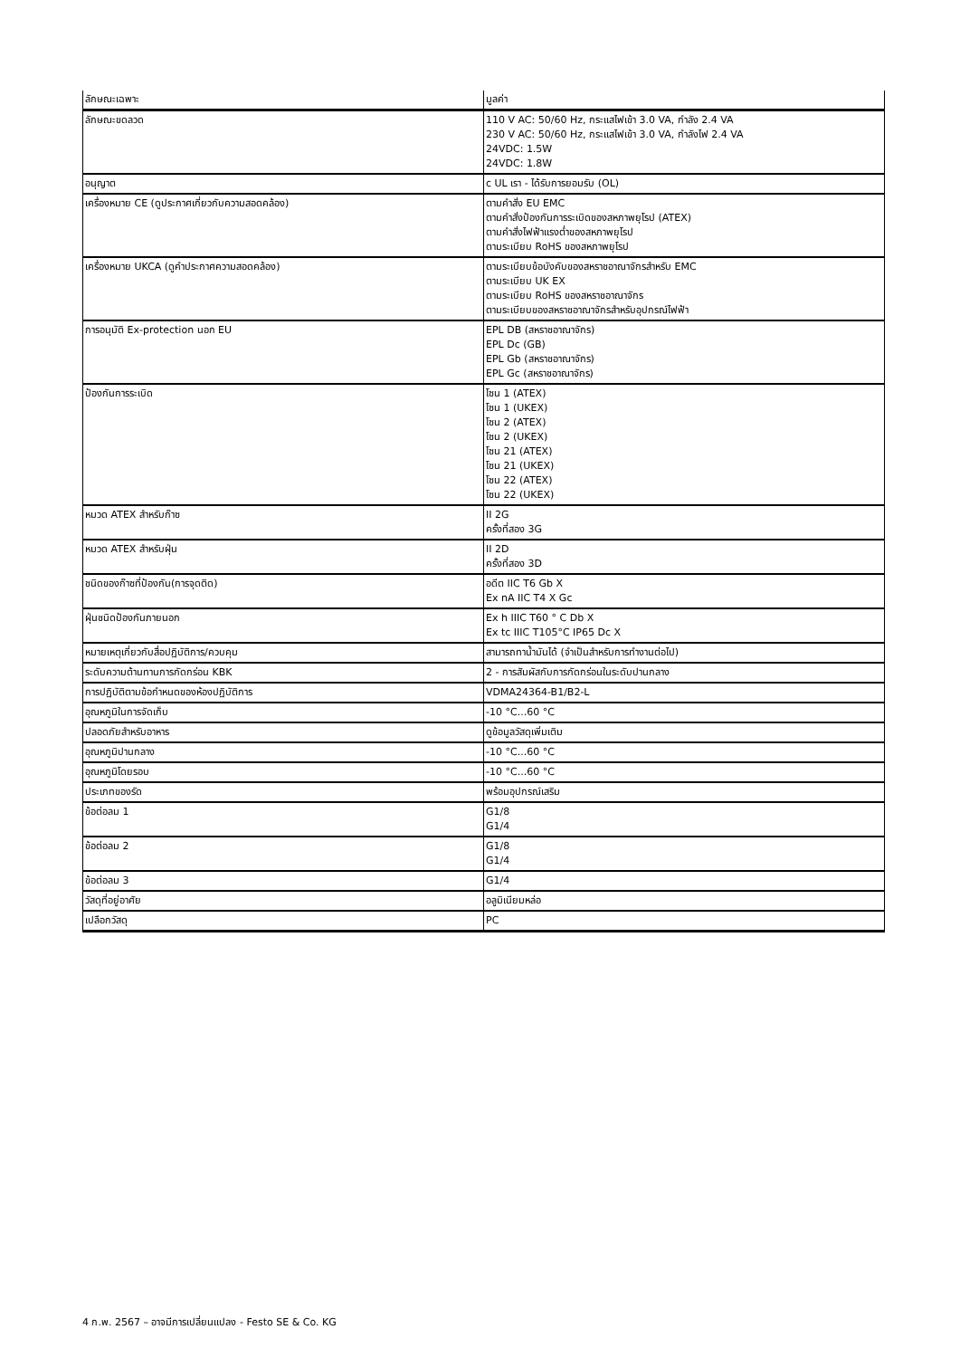| ลักษณะเฉพาะ | มูลค่า |
| --- | --- |
| ลักษณะขดลวด | 110 V AC: 50/60 Hz, กระแสไฟเข้า 3.0 VA, กำลัง 2.4 VA 230 V AC: 50/60 Hz, กระแสไฟเข้า 3.0 VA, กำลังไฟ 2.4 VA 24VDC: 1.5W 24VDC: 1.8W |
| อนุญาต | c UL เรา - ได้รับการยอมรับ (OL) |
| เครื่องหมาย CE (ดูประกาศเกี่ยวกับความสอดคล้อง) | ตามคำสั่ง EU EMC ตามคำสั่งป้องกันการระเบิดของสหภาพยุโรป (ATEX) ตามคำสั่งไฟฟ้าแรงต่ำของสหภาพยุโรป ตามระเบียบ RoHS ของสหภาพยุโรป |
| เครื่องหมาย UKCA (ดูคำประกาศความสอดคล้อง) | ตามระเบียบข้อบังคับของสหราชอาณาจักรสำหรับ EMC ตามระเบียบ UK EX ตามระเบียบ RoHS ของสหราชอาณาจักร ตามระเบียบของสหราชอาณาจักรสำหรับอุปกรณ์ไฟฟ้า |
| การอนุมัติ Ex-protection นอก EU | EPL DB (สหราชอาณาจักร) EPL Dc (GB) EPL Gb (สหราชอาณาจักร) EPL Gc (สหราชอาณาจักร) |
| ป้องกันการระเบิด | โซน 1 (ATEX) โซน 1 (UKEX) โซน 2 (ATEX) โซน 2 (UKEX) โซน 21 (ATEX) โซน 21 (UKEX) โซน 22 (ATEX) โซน 22 (UKEX) |
| หมวด ATEX สำหรับก๊าซ | II 2G ครั้งที่สอง 3G |
| หมวด ATEX สำหรับฝุ่น | II 2D ครั้งที่สอง 3D |
| ชนิดของก๊าซที่ป้องกัน(การจุดติด) | อดีต IIC T6 Gb X Ex nA IIC T4 X Gc |
| ฝุ่นชนิดป้องกันภายนอก | Ex h IIIC T60 ° C Db X Ex tc IIIC T105°C IP65 Dc X |
| หมายเหตุเกี่ยวกับสื่อปฏิบัติการ/ควบคุม | สามารถทาน้ำมันได้ (จำเป็นสำหรับการทำงานต่อไป) |
| ระดับความต้านทานการกัดกร่อน KBK | 2 - การสัมผัสกับการกัดกร่อนในระดับปานกลาง |
| การปฏิบัติตามข้อกำหนดของห้องปฏิบัติการ | VDMA24364-B1/B2-L |
| อุณหภูมิในการจัดเก็บ | -10 °C...60 °C |
| ปลอดภัยสำหรับอาหาร | ดูข้อมูลวัสดุเพิ่มเติม |
| อุณหภูมิปานกลาง | -10 °C...60 °C |
| อุณหภูมิโดยรอบ | -10 °C...60 °C |
| ประเภทของรัด | พร้อมอุปกรณ์เสริม |
| ข้อต่อลม 1 | G1/8 G1/4 |
| ข้อต่อลม 2 | G1/8 G1/4 |
| ข้อต่อลม 3 | G1/4 |
| วัสดุที่อยู่อาศัย | อลูมิเนียมหล่อ |
| เปลือกวัสดุ | PC |
4 ก.พ. 2567 – อาจมีการเปลี่ยนแปลง - Festo SE & Co. KG